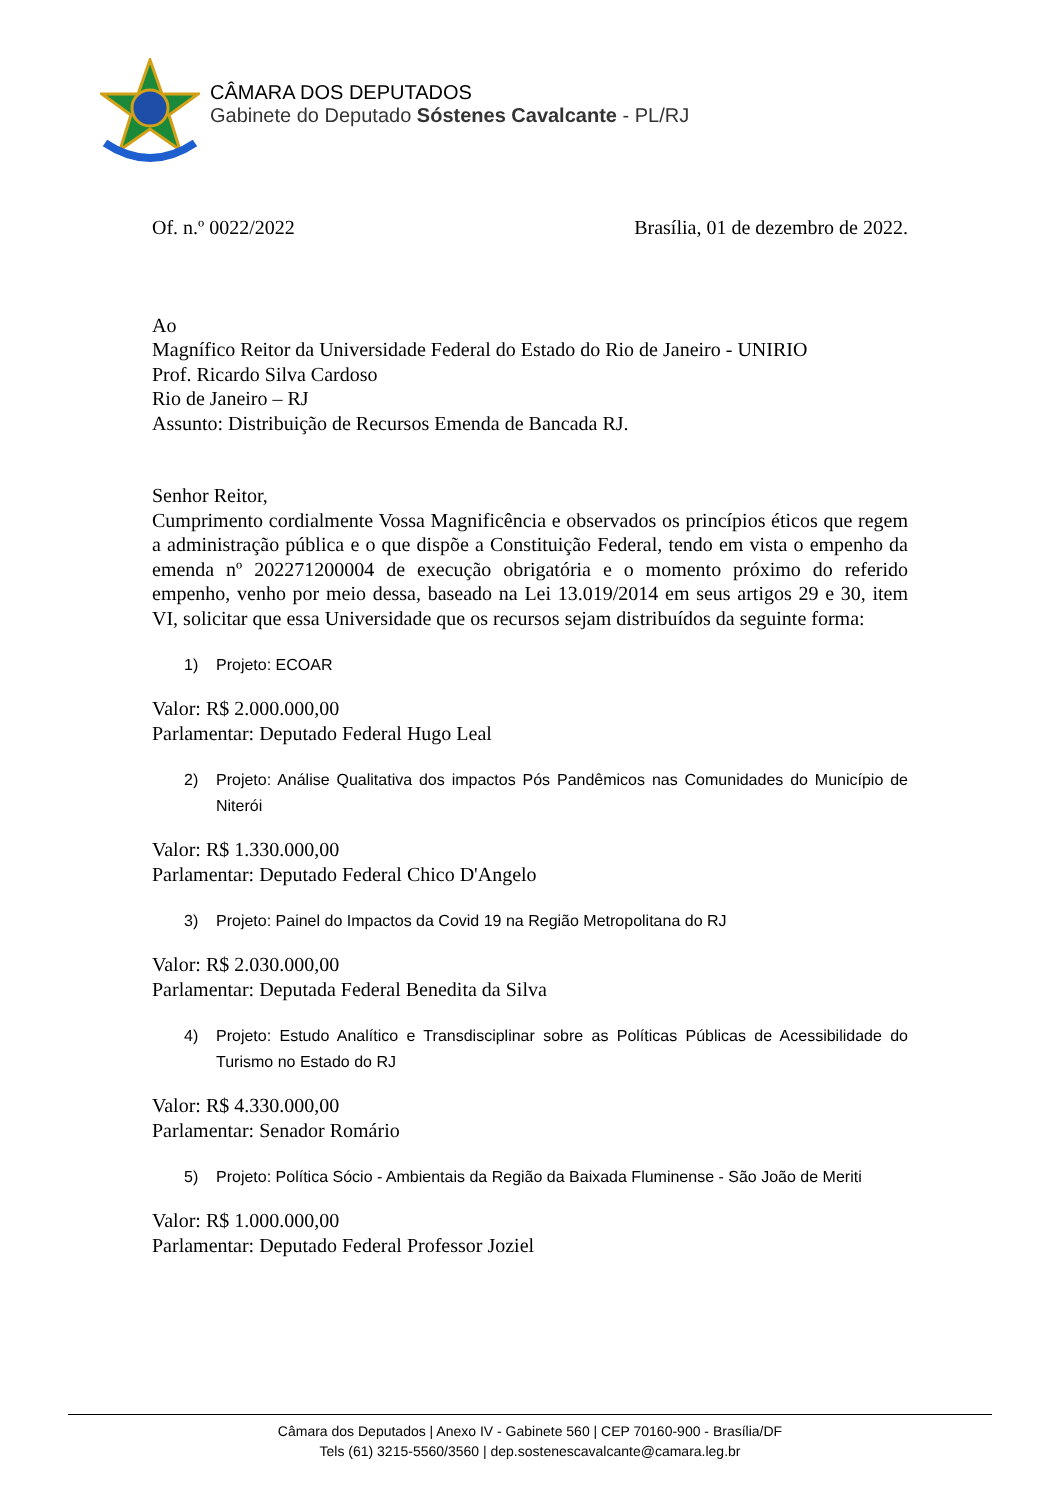CÂMARA DOS DEPUTADOS
Gabinete do Deputado Sóstenes Cavalcante - PL/RJ
Of. n.º 0022/2022 Brasília, 01 de dezembro de 2022.
Ao
Magnífico Reitor da Universidade Federal do Estado do Rio de Janeiro - UNIRIO
Prof. Ricardo Silva Cardoso
Rio de Janeiro – RJ
Assunto: Distribuição de Recursos Emenda de Bancada RJ.
Senhor Reitor,
Cumprimento cordialmente Vossa Magnificência e observados os princípios éticos que regem a administração pública e o que dispõe a Constituição Federal, tendo em vista o empenho da emenda nº 202271200004 de execução obrigatória e o momento próximo do referido empenho, venho por meio dessa, baseado na Lei 13.019/2014 em seus artigos 29 e 30, item VI, solicitar que essa Universidade que os recursos sejam distribuídos da seguinte forma:
1) Projeto: ECOAR
Valor: R$ 2.000.000,00
Parlamentar: Deputado Federal Hugo Leal
2) Projeto: Análise Qualitativa dos impactos Pós Pandêmicos nas Comunidades do Município de Niterói
Valor: R$ 1.330.000,00
Parlamentar: Deputado Federal Chico D'Angelo
3) Projeto: Painel do Impactos da Covid 19 na Região Metropolitana do RJ
Valor: R$ 2.030.000,00
Parlamentar: Deputada Federal Benedita da Silva
4) Projeto: Estudo Analítico e Transdisciplinar sobre as Políticas Públicas de Acessibilidade do Turismo no Estado do RJ
Valor: R$ 4.330.000,00
Parlamentar: Senador Romário
5) Projeto: Política Sócio - Ambientais da Região da Baixada Fluminense - São João de Meriti
Valor: R$ 1.000.000,00
Parlamentar: Deputado Federal Professor Joziel
Câmara dos Deputados | Anexo IV - Gabinete 560 | CEP 70160-900 - Brasília/DF
Tels (61) 3215-5560/3560 | dep.sostenescavalcante@camara.leg.br